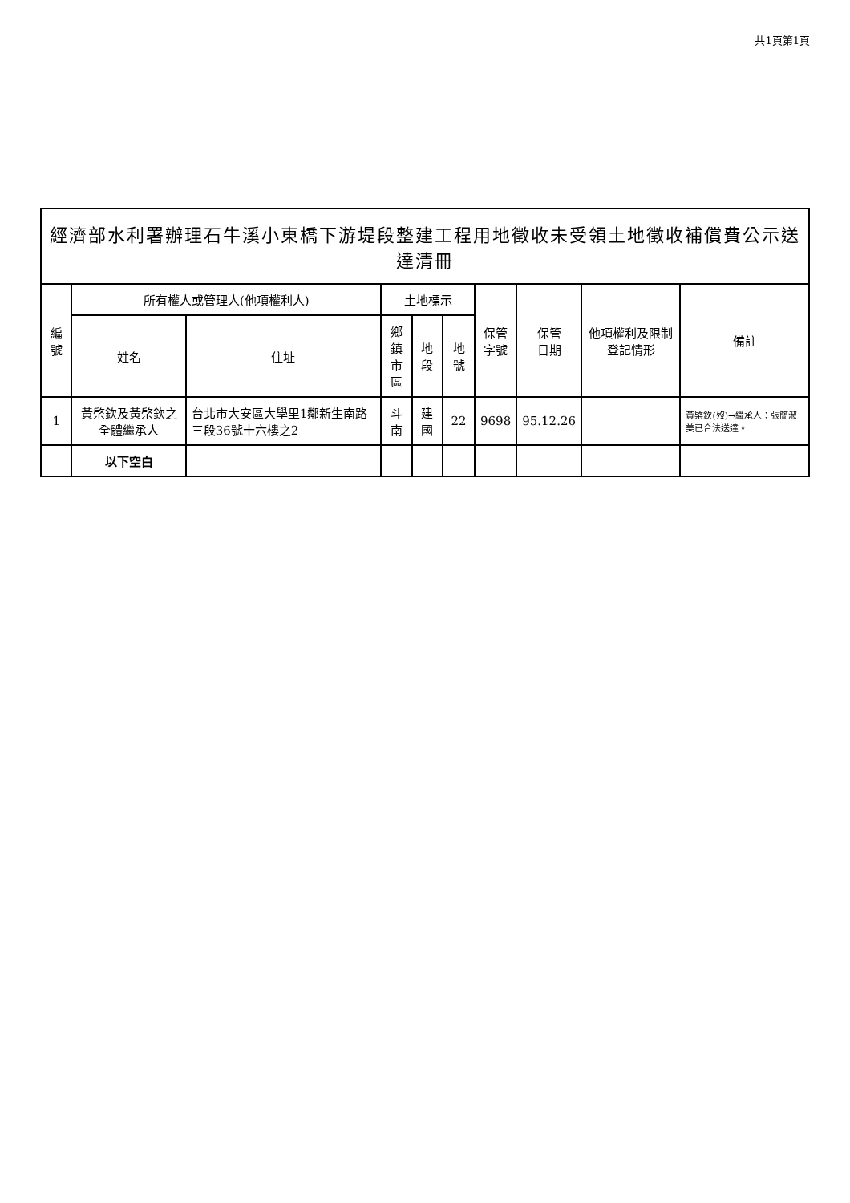共1頁第1頁
經濟部水利署辦理石牛溪小東橋下游堤段整建工程用地徵收未受領土地徵收補償費公示送達清冊
| 編號 | 所有權人或管理人(他項權利人) | | 土地標示 | | | 保管 字號 | 保管 日期 | 他項權利及限制登記情形 | 備註 |
| --- | --- | --- | --- | --- | --- | --- | --- | --- | --- |
| | 姓名 | 住址 | 鄉鎮 市區 | 地段 | 地號 | | | | |
| 1 | 黃棨欽及黃棨欽之全體繼承人 | 台北市大安區大學里1鄰新生南路三段36號十六樓之2 | 斗南 | 建國 | 22 | 9698 | 95.12.26 | | 黃棨欽(歿)→繼承人：張簡淑美已合法送達。 |
| | 以下空白 | | | | | | | | |